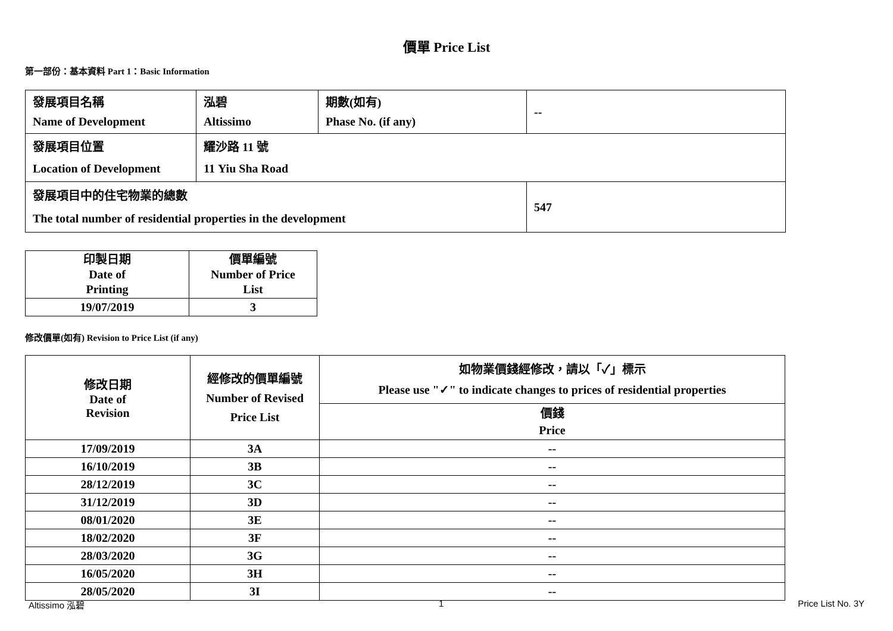價單 Price List
第一部份：基本資料 Part 1：Basic Information
| 發展項目名稱 Name of Development | 泓碧 Altissimo | 期數(如有) Phase No. (if any) | -- |
| 發展項目位置 Location of Development | 耀沙路 11 號 11 Yiu Sha Road | | |
| 發展項目中的住宅物業的總數 The total number of residential properties in the development | | | 547 |
| 印製日期 Date of Printing | 價單編號 Number of Price List |
| 19/07/2019 | 3 |
修改價單(如有) Revision to Price List (if any)
| 修改日期 Date of Revision | 經修改的價單編號 Number of Revised Price List | 如物業價錢經修改，請以「✓」標示 Please use "✓" to indicate changes to prices of residential properties |
| | | 價錢 Price |
| 17/09/2019 | 3A | -- |
| 16/10/2019 | 3B | -- |
| 28/12/2019 | 3C | -- |
| 31/12/2019 | 3D | -- |
| 08/01/2020 | 3E | -- |
| 18/02/2020 | 3F | -- |
| 28/03/2020 | 3G | -- |
| 16/05/2020 | 3H | -- |
| 28/05/2020 | 3I | -- |
Altissimo 泓碧 1 Price List No. 3Y